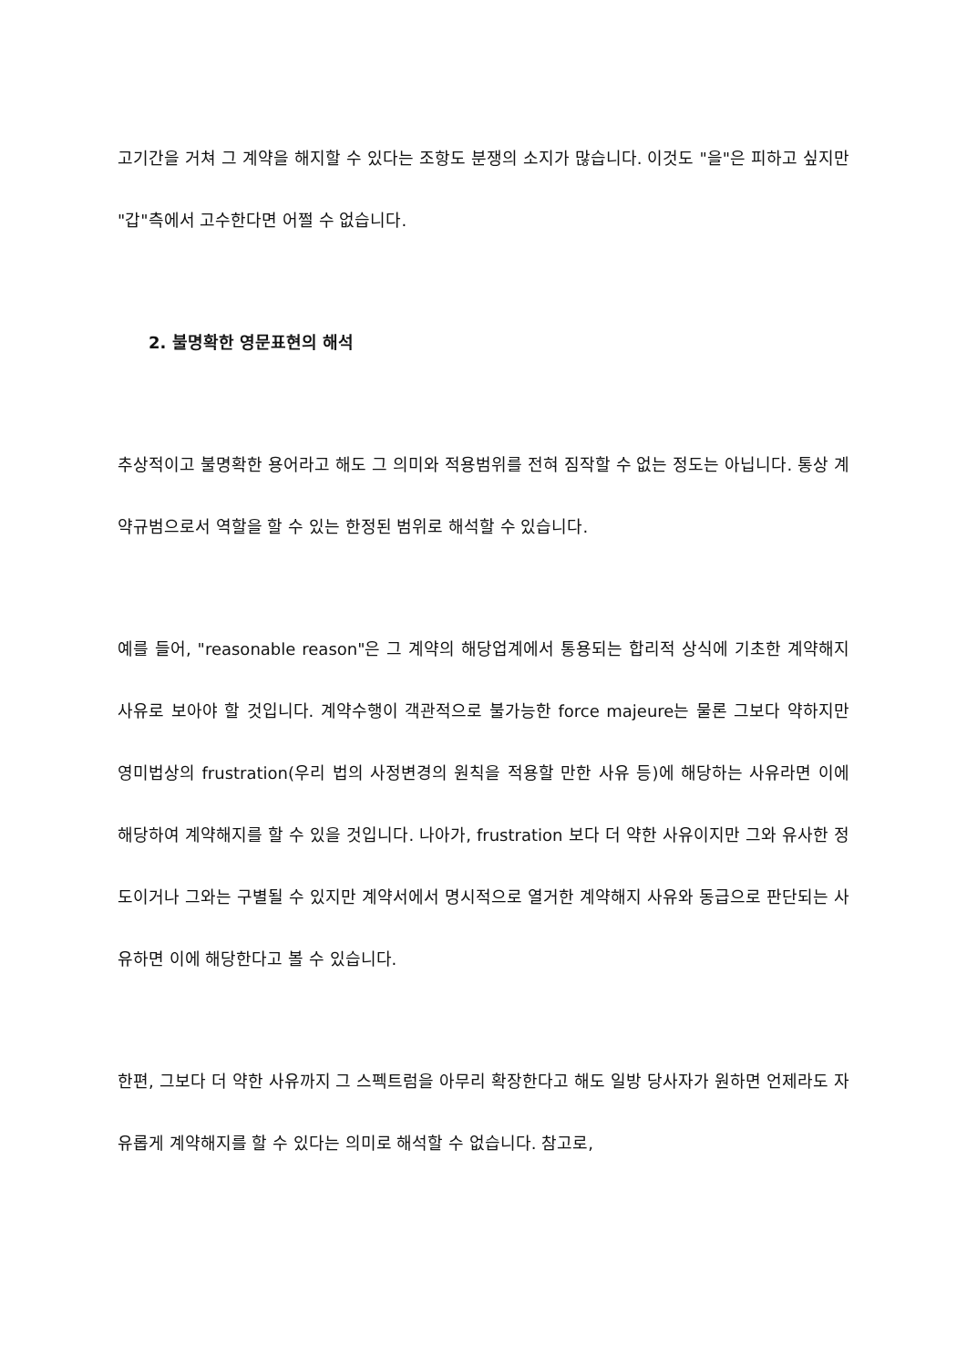고기간을 거쳐 그 계약을 해지할 수 있다는 조항도 분쟁의 소지가 많습니다. 이것도 "을"은 피하고 싶지만 "갑"측에서 고수한다면 어쩔 수 없습니다.
2. 불명확한 영문표현의 해석
추상적이고 불명확한 용어라고 해도 그 의미와 적용범위를 전혀 짐작할 수 없는 정도는 아닙니다. 통상 계약규범으로서 역할을 할 수 있는 한정된 범위로 해석할 수 있습니다.
예를 들어, "reasonable reason"은 그 계약의 해당업계에서 통용되는 합리적 상식에 기초한 계약해지 사유로 보아야 할 것입니다. 계약수행이 객관적으로 불가능한 force majeure는 물론 그보다 약하지만 영미법상의 frustration(우리 법의 사정변경의 원칙을 적용할 만한 사유 등)에 해당하는 사유라면 이에 해당하여 계약해지를 할 수 있을 것입니다. 나아가, frustration 보다 더 약한 사유이지만 그와 유사한 정도이거나 그와는 구별될 수 있지만 계약서에서 명시적으로 열거한 계약해지 사유와 동급으로 판단되는 사유하면 이에 해당한다고 볼 수 있습니다.
한편, 그보다 더 약한 사유까지 그 스펙트럼을 아무리 확장한다고 해도 일방 당사자가 원하면 언제라도 자유롭게 계약해지를 할 수 있다는 의미로 해석할 수 없습니다. 참고로,